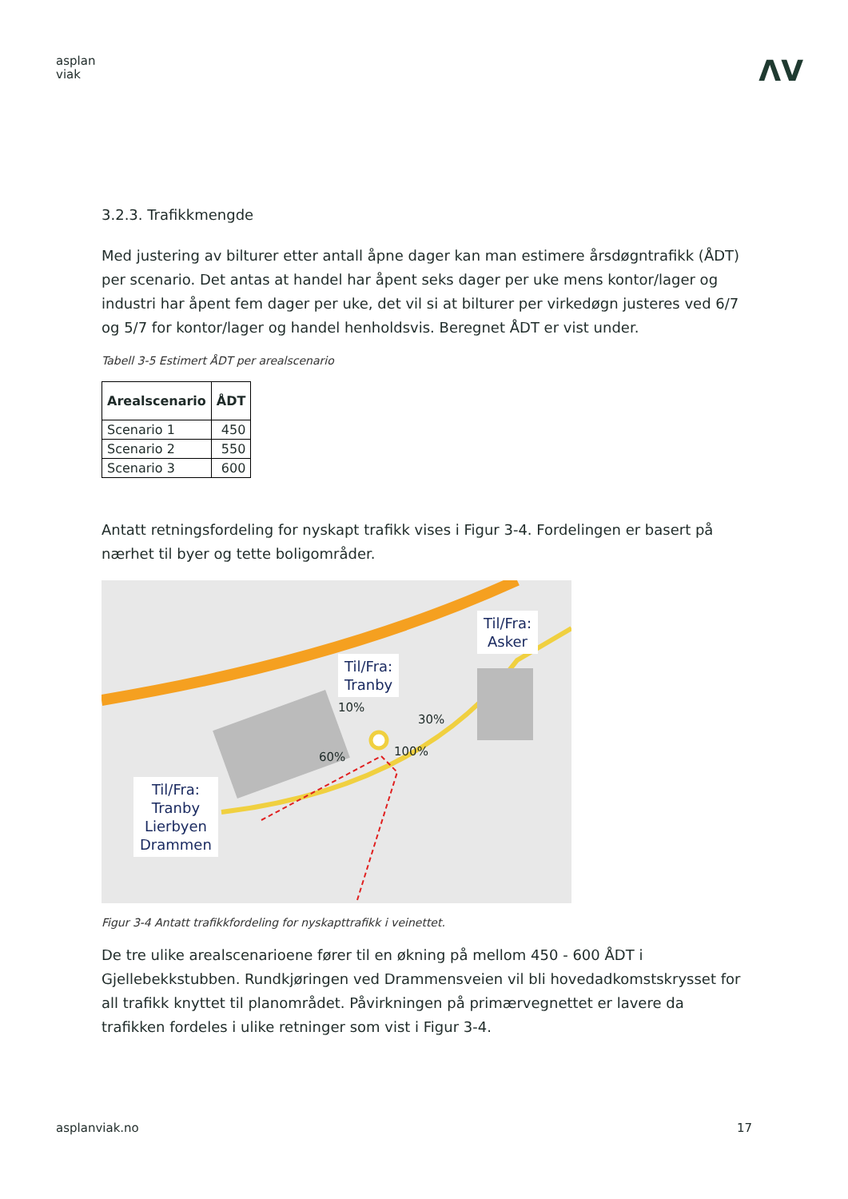asplan
viak
ΛV
3.2.3. Trafikkmengde
Med justering av bilturer etter antall åpne dager kan man estimere årsdøgntrafikk (ÅDT) per scenario. Det antas at handel har åpent seks dager per uke mens kontor/lager og industri har åpent fem dager per uke, det vil si at bilturer per virkedøgn justeres ved 6/7 og 5/7 for kontor/lager og handel henholdsvis. Beregnet ÅDT er vist under.
Tabell 3-5 Estimert ÅDT per arealscenario
| Arealscenario | ÅDT |
| --- | --- |
| Scenario 1 | 450 |
| Scenario 2 | 550 |
| Scenario 3 | 600 |
Antatt retningsfordeling for nyskapt trafikk vises i Figur 3-4. Fordelingen er basert på nærhet til byer og tette boligområder.
Til/Fra:
Tranby
Til/Fra:
Asker
Til/Fra:
Tranby
Lierbyen
Drammen
10%
30%
60% 100%
Figur 3-4 Antatt trafikkfordeling for nyskapttrafikk i veinettet.
De tre ulike arealscenarioene fører til en økning på mellom 450 - 600 ÅDT i Gjellebekkstubben. Rundkjøringen ved Drammensveien vil bli hovedadkomstskrysset for all trafikk knyttet til planområdet. Påvirkningen på primærvegnettet er lavere da trafikken fordeles i ulike retninger som vist i Figur 3-4.
asplanviak.no 17